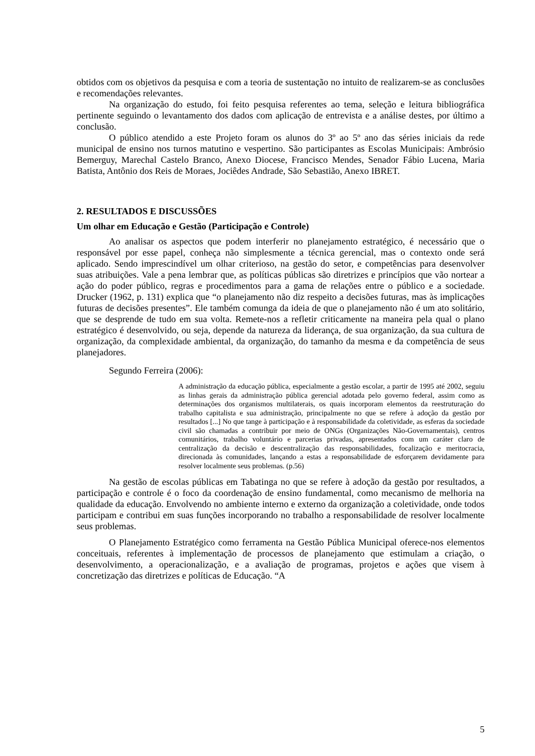obtidos com os objetivos da pesquisa e com a teoria de sustentação no intuito de realizarem-se as conclusões e recomendações relevantes.
Na organização do estudo, foi feito pesquisa referentes ao tema, seleção e leitura bibliográfica pertinente seguindo o levantamento dos dados com aplicação de entrevista e a análise destes, por último a conclusão.
O público atendido a este Projeto foram os alunos do 3º ao 5º ano das séries iniciais da rede municipal de ensino nos turnos matutino e vespertino. São participantes as Escolas Municipais: Ambrósio Bemerguy, Marechal Castelo Branco, Anexo Diocese, Francisco Mendes, Senador Fábio Lucena, Maria Batista, Antônio dos Reis de Moraes, Jociêdes Andrade, São Sebastião, Anexo IBRET.
2. RESULTADOS E DISCUSSÕES
Um olhar em Educação e Gestão (Participação e Controle)
Ao analisar os aspectos que podem interferir no planejamento estratégico, é necessário que o responsável por esse papel, conheça não simplesmente a técnica gerencial, mas o contexto onde será aplicado. Sendo imprescindível um olhar criterioso, na gestão do setor, e competências para desenvolver suas atribuições. Vale a pena lembrar que, as políticas públicas são diretrizes e princípios que vão nortear a ação do poder público, regras e procedimentos para a gama de relações entre o público e a sociedade. Drucker (1962, p. 131) explica que “o planejamento não diz respeito a decisões futuras, mas às implicações futuras de decisões presentes”. Ele também comunga da ideia de que o planejamento não é um ato solitário, que se desprende de tudo em sua volta. Remete-nos a refletir criticamente na maneira pela qual o plano estratégico é desenvolvido, ou seja, depende da natureza da liderança, de sua organização, da sua cultura de organização, da complexidade ambiental, da organização, do tamanho da mesma e da competência de seus planejadores.
Segundo Ferreira (2006):
A administração da educação pública, especialmente a gestão escolar, a partir de 1995 até 2002, seguiu as linhas gerais da administração pública gerencial adotada pelo governo federal, assim como as determinações dos organismos multilaterais, os quais incorporam elementos da reestruturação do trabalho capitalista e sua administração, principalmente no que se refere à adoção da gestão por resultados [...] No que tange à participação e à responsabilidade da coletividade, as esferas da sociedade civil são chamadas a contribuir por meio de ONGs (Organizações Não-Governamentais), centros comunitários, trabalho voluntário e parcerias privadas, apresentados com um caráter claro de centralização da decisão e descentralização das responsabilidades, focalização e meritocracia, direcionada às comunidades, lançando a estas a responsabilidade de esforçarem devidamente para resolver localmente seus problemas. (p.56)
Na gestão de escolas públicas em Tabatinga no que se refere à adoção da gestão por resultados, a participação e controle é o foco da coordenação de ensino fundamental, como mecanismo de melhoria na qualidade da educação. Envolvendo no ambiente interno e externo da organização a coletividade, onde todos participam e contribui em suas funções incorporando no trabalho a responsabilidade de resolver localmente seus problemas.
O Planejamento Estratégico como ferramenta na Gestão Pública Municipal oferece-nos elementos conceituais, referentes à implementação de processos de planejamento que estimulam a criação, o desenvolvimento, a operacionalização, e a avaliação de programas, projetos e ações que visem à concretização das diretrizes e políticas de Educação. “A
5